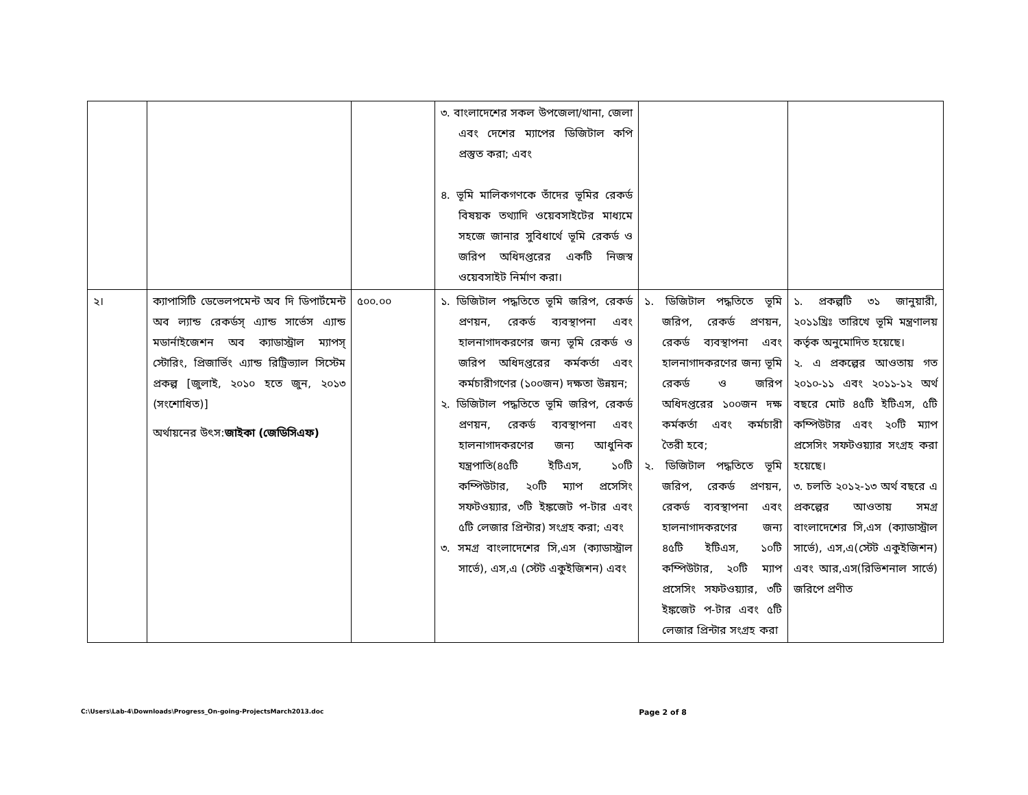| | | | ৩. বাংলাদেশের সকল উপজেলা/থানা, জেলা এবং দেশের ম্যাপের ডিজিটাল কপি প্রস্তুত করা; এবং ৪. ভূমি মালিকগণকে তাঁদের ভূমির রেকর্ড বিষয়ক তথ্যাদি ওয়েবসাইটের মাধ্যমে সহজে জানার সুবিধার্থে ভূমি রেকর্ড ও জরিপ অধিদপ্তরের একটি নিজস্ব ওয়েবসাইট নির্মাণ করা। | | |
| ২। | ক্যাপাসিটি ডেভেলপমেন্ট অব দি ডিপার্টমেন্ট অব ল্যান্ড রেকর্ডস্ এ্যান্ড সার্ভেস এ্যান্ড মডার্নাইজেশন অব ক্যাডাস্ট্রাল ম্যাপস্ স্টোরিং, প্রিজার্ভিং এ্যান্ড রিট্রিভ্যাল সিস্টেম প্রকল্প [জুলাই, ২০১০ হতে জুন, ২০১৩ (সংশোধিত)] অর্থায়নের উৎস: জাইকা (জেডিসিএফ) | ৫০০.০০ | ১. ডিজিটাল পদ্ধতিতে ভূমি জরিপ, রেকর্ড প্রণয়ন, রেকর্ড ব্যবস্থাপনা এবং হালনাগাদকরণের জন্য ভূমি রেকর্ড ও জরিপ অধিদপ্তরের কর্মকর্তা এবং কর্মচারীগণের (১০০জন) দক্ষতা উন্নয়ন; ২. ডিজিটাল পদ্ধতিতে ভূমি জরিপ, রেকর্ড প্রণয়ন, রেকর্ড ব্যবস্থাপনা এবং হালনাগাদকরণের জন্য আধুনিক যন্ত্রপাতি(৪৫টি ইটিএস, ১০টি কম্পিউটার, ২০টি ম্যাপ প্রসেসিং সফটওয়্যার, ৩টি ইঙ্কজেট প-টার এবং ৫টি লেজার প্রিন্টার) সংগ্রহ করা; এবং ৩. সমগ্র বাংলাদেশের সি,এস (ক্যাডাস্ট্রাল সার্ভে), এস,এ (স্টেট একুইজিশন) এবং | ১. ডিজিটাল পদ্ধতিতে ভূমি জরিপ, রেকর্ড প্রণয়ন, রেকর্ড ব্যবস্থাপনা এবং হালনাগাদকরণের জন্য ভূমি রেকর্ড ও জরিপ অধিদপ্তরের ১০০জন দক্ষ কর্মকর্তা এবং কর্মচারী তৈরী হবে; ২. ডিজিটাল পদ্ধতিতে ভূমি জরিপ, রেকর্ড প্রণয়ন, রেকর্ড ব্যবস্থাপনা এবং হালনাগাদকরণের জন্য ৪৫টি ইটিএস, ১০টি কম্পিউটার, ২০টি ম্যাপ প্রসেসিং সফটওয়্যার, ৩টি ইঙ্কজেট প-টার এবং ৫টি লেজার প্রিন্টার সংগ্রহ করা | ১. প্রকল্পটি ৩১ জানুয়ারী, ২০১১খ্রিঃ তারিখে ভূমি মন্ত্রণালয় কর্তৃক অনুমোদিত হয়েছে। ২. এ প্রকল্পের আওতায় গত ২০১০-১১ এবং ২০১১-১২ অর্থ বছরে মোট ৪৫টি ইটিএস, ৫টি কম্পিউটার এবং ২০টি ম্যাপ প্রসেসিং সফটওয়্যার সংগ্রহ করা হয়েছে। ৩. চলতি ২০১২-১৩ অর্থ বছরে এ প্রকল্পের আওতায় সমগ্র বাংলাদেশের সি,এস (ক্যাডাস্ট্রাল সার্ভে), এস,এ(স্টেট একুইজিশন) এবং আর,এস(রিভিশনাল সার্ভে) জরিপে প্রণীত |
C:\Users\Lab-4\Downloads\Progress_On-going-ProjectsMarch2013.doc Page 2 of 8